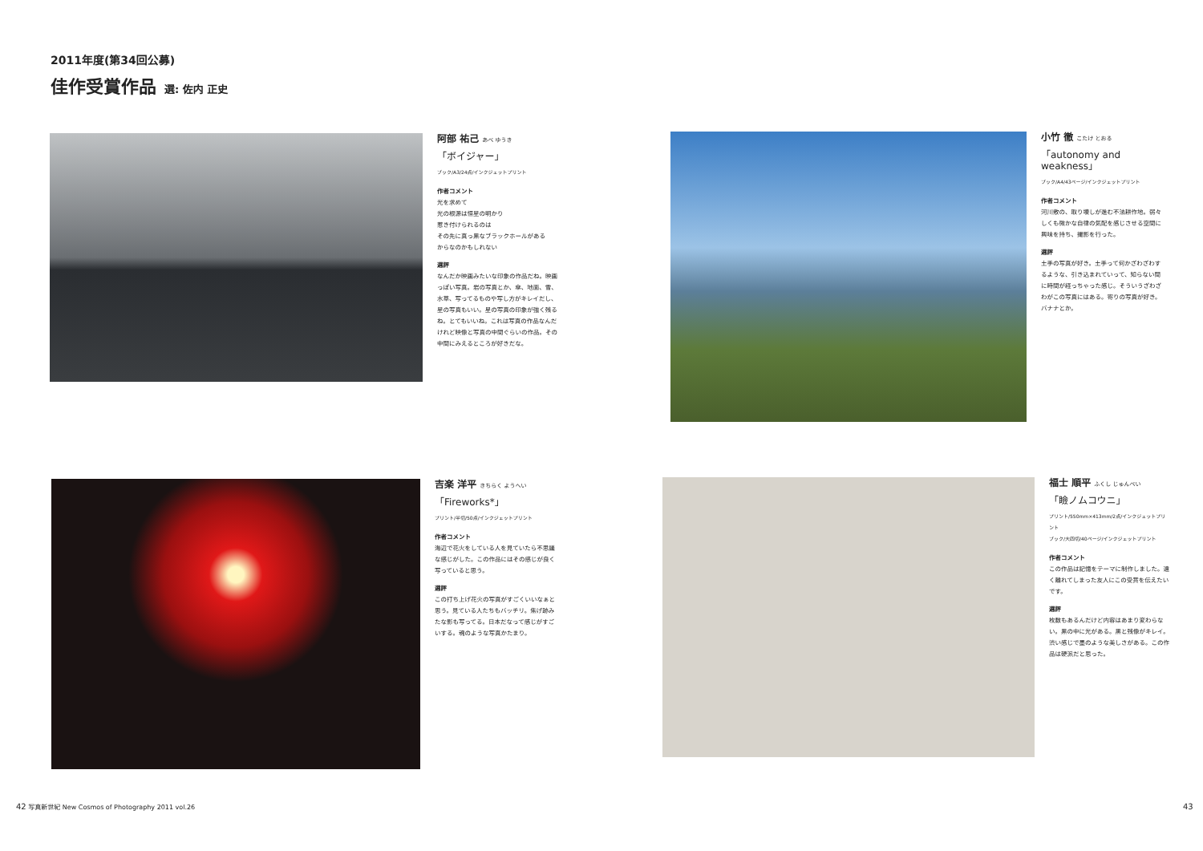2011年度(第34回公募)
佳作受賞作品 選: 佐内 正史
阿部 祐己 あべ ゆうき
「ボイジャー」
ブック/A3/24点/インクジェットプリント
作者コメント
光を求めて
光の根源は恒星の明かり
惹き付けられるのは
その先に真っ黒なブラックホールがある
からなのかもしれない
選評
なんだか映画みたいな印象の作品だね。映画っぽい写真。岩の写真とか、傘、地面、雪、水草、写ってるものや写し方がキレイだし、星の写真もいい。星の写真の印象が強く残るね。とてもいいね。これは写真の作品なんだけれど映像と写真の中間ぐらいの作品。その中間にみえるところが好きだな。
小竹 徹 こたけ とおる
「autonomy and weakness」
ブック/A4/43ページ/インクジェットプリント
作者コメント
河川敷の、取り壊しが進む不法耕作地。弱々しくも微かな自律の気配を感じさせる空間に興味を持ち、撮影を行った。
選評
土手の写真が好き。土手って何かざわざわするような、引き込まれていって、知らない間に時間が経っちゃった感じ。そういうざわざわがこの写真にはある。寄りの写真が好き。バナナとか。
吉楽 洋平 きちらく ようへい
「Fireworks*」
プリント/半切/50点/インクジェットプリント
作者コメント
海辺で花火をしている人を見ていたら不思議な感じがした。この作品にはその感じが良く写っていると思う。
選評
この打ち上げ花火の写真がすごくいいなぁと思う。見ている人たちもバッチリ。焦げ跡みたな影も写ってる。日本だなって感じがすごいする。魂のような写真かたまり。
福士 順平 ふくし じゅんぺい
「瞼ノムコウニ」
プリント/550mm×413mm/2点/インクジェットプリント
ブック/大四切/40ページ/インクジェットプリント
作者コメント
この作品は記憶をテーマに制作しました。遠く離れてしまった友人にこの受賞を伝えたいです。
選評
枚数もあるんだけど内容はあまり変わらない。黒の中に光がある。黒と残像がキレイ。渋い感じで墨のような美しさがある。この作品は硬派だと思った。
42 写真新世紀 New Cosmos of Photography 2011 vol.26
43